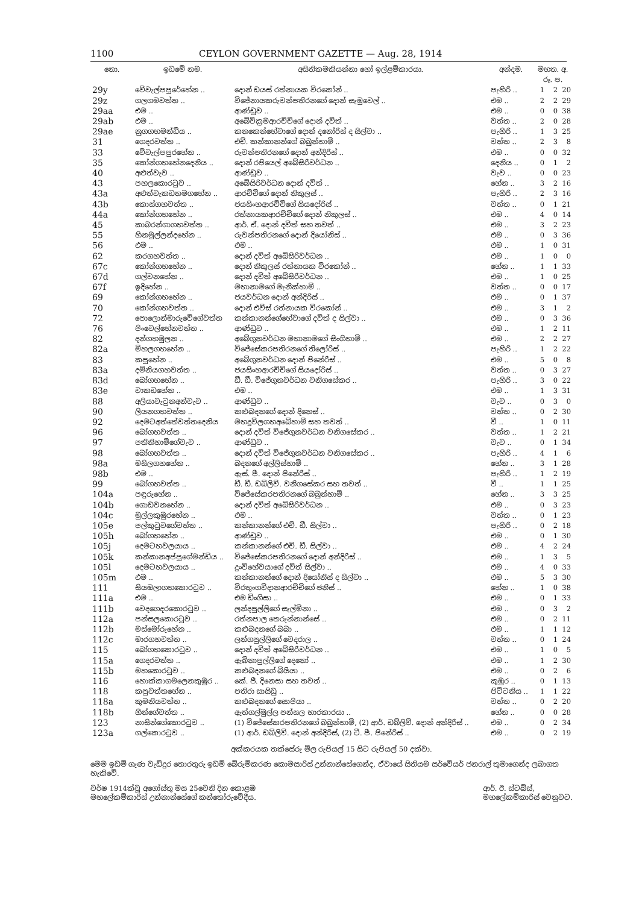1100 CEYLON GOVERNMENT GAZETTE — Aug. 28, 1914
| නො. | ඉඩමේ නම. | අයිතිකමකියන්නා හෝ ඉල්ළම්කාරයා. | අන්දම. | මහත. අ. රූ. ප. | | |
| --- | --- | --- | --- | --- | --- | --- |
| 29y | වේවැල්පපුරේහේන .. | දොන් ඩයස් රත්නායක විරකෝන් .. | පැහිරි .. | 1 | 2 | 20 |
| 29z | ගලගමවත්ත .. | විජේනායකරුවන්පතිරනගේ දොන් සැමුවෙල් .. | එම .. | 2 | 2 | 29 |
| 29aa | එම .. | ආණ්ඩුව .. | එම .. | 0 | 0 | 38 |
| 29ab | එම .. | අබේවික්‍රමආරච්චිගේ දොන් දවිත් .. | වත්ත .. | 2 | 0 | 28 |
| 29ae | නුගගහමන්ඩිය .. | කනකෙන්හේවාගේ දොන් දනෝරිස් ද සිල්වා .. | පැහිරි .. | 1 | 3 | 25 |
| 31 | ගෙදරවත්ත .. | එච්. කන්කානන්ගේ බබුන්හාමි .. | වත්ත .. | 2 | 3 | 8 |
| 33 | වේවැල්පපුරහේන .. | රුවන්පතිරනගේ දොන් අන්දිරිස් .. | එම .. | 0 | 0 | 32 |
| 35 | කෝන්ගහහේනදෙනිය .. | දොන් රපියෙල් අබේසිරිවර්ධන .. | දෙනිය .. | 0 | 1 | 2 |
| 40 | අළුත්වැව .. | ආණ්ඩුව .. | වැව .. | 0 | 0 | 23 |
| 43 | පහලකොරටුව .. | අබේසිරිවර්ධන දොන් දවිත් .. | හේන .. | 3 | 2 | 16 |
| 43a | අළුත්වැකඩතමගහේන .. | ආරච්චිගේ දොන් නිකුලස් .. | පැහිරි .. | 2 | 3 | 16 |
| 43b | කොස්ගහවත්ත .. | ජයසිංහආරච්චිගේ සියදෝරිස් .. | වත්ත .. | 0 | 1 | 21 |
| 44a | කෝන්ගහහේන .. | රත්නායකආරච්චිගේ දොන් නිකුලස් .. | එම .. | 4 | 0 | 14 |
| 45 | කාබරන්ගාගහවත්ත .. | ආර්. ඒ. දොන් දවිත් සහ තවත් .. | එම .. | 3 | 2 | 23 |
| 55 | හිනමුල්ලන්දහේන .. | රුවන්පතිරනගේ දොන් දියෝනිස් .. | එම .. | 0 | 3 | 36 |
| 56 | එම .. | එම .. | එම .. | 1 | 0 | 31 |
| 62 | කරගහවත්ත .. | දොන් දවිත් අබේසිරිවර්ධන .. | එම .. | 1 | 0 | 0 |
| 67c | කෝන්ගහහේන .. | දොන් නිකුලස් රත්නායක විරකෝන් .. | හේන .. | 1 | 1 | 33 |
| 67d | ගල්වනහේන .. | දොන් දවිත් අබේසිරිවර්ධන .. | එම .. | 1 | 0 | 25 |
| 67f | ඉදිහේන .. | මහානාමගේ මැනික්හාමි .. | වත්ත .. | 0 | 0 | 17 |
| 69 | කෝන්ගහහේන .. | ජයවර්ධන දොන් අන්දිරිස් .. | එම .. | 0 | 1 | 37 |
| 70 | කෝන්ගහවත්ත .. | දොන් එව්ස් රත්නායක විරකෝන් .. | එම .. | 3 | 1 | 2 |
| 72 | පොලොන්මාරුවේගේවත්ත | කන්කානන්ගේහේවාගේ දවිත් ද සිල්වා .. | එම .. | 0 | 3 | 36 |
| 76 | පිංවෙල්හේනවත්ත .. | ආණ්ඩුව .. | එම .. | 1 | 2 | 11 |
| 82 | දන්ගහමුලන .. | අබේගුනවර්ධන මහානාමගේ සිංගිහාමි .. | එම .. | 2 | 2 | 27 |
| 82a | මිහලගහහේන .. | විජේසේකරපතිරනගේ තිලෝරිස් .. | පැහිරි .. | 1 | 2 | 22 |
| 83 | කපුහේන .. | අබේගුනවර්ධන දොන් පිනේරිස් .. | එම .. | 5 | 0 | 8 |
| 83a | දම්නියගහවත්ත .. | ජයසිංහආරච්චිගේ සියදෝරිස් .. | වත්ත .. | 0 | 3 | 27 |
| 83d | බෝගහහේන .. | ඩී. ඩී. විජේගුනවර්ධන වනිගසේකර .. | පැහිරි .. | 3 | 0 | 22 |
| 83e | වාකඩහේන .. | එම .. | එම .. | 1 | 3 | 31 |
| 88 | අලියාවැටුනඅන්වැව .. | ආණ්ඩුව .. | වැව .. | 0 | 3 | 0 |
| 90 | ලියනගහවත්ත .. | කළුබදනගේ දොන් දිනෙස් .. | වත්ත .. | 0 | 2 | 30 |
| 92 | දෙමටඅත්තේවත්තදෙනිය | මහදුවිලගහඅබේහාමි සහ තවත් .. | වී .. | 1 | 0 | 11 |
| 96 | බෝගහවත්ත .. | දොන් දවිත් විජේගුනවර්ධන වනිගසේකර .. | වත්ත .. | 1 | 2 | 21 |
| 97 | පතිනිහාමිගේවැව .. | ආණ්ඩුව .. | වැව .. | 0 | 1 | 34 |
| 98 | බෝගහවත්ත .. | දොන් දවිත් විජේගුනවර්ධන වනිගසේකර .. | පැහිරි .. | 4 | 1 | 6 |
| 98a | මසිලගහහේන .. | බදනගේ අල්ලිස්හාමි .. | හේන .. | 3 | 1 | 28 |
| 98b | එම .. | ඇස්. පී. දොන් පිනේරිස් .. | පැහිරි .. | 1 | 2 | 19 |
| 99 | බෝගහවත්ත .. | ඩී. ඩී. ඩබ්ලිව්. වනිගසේකර සහ තවත් .. | වී .. | 1 | 1 | 25 |
| 104a | පඳුරුහේන .. | විජේසේකරපතිරනගේ බබුන්හාමි .. | හේන .. | 3 | 3 | 25 |
| 104b | ගොඩවනහේන .. | දොන් දවිත් අබේසිරිවර්ධන .. | එම .. | 0 | 3 | 23 |
| 104c | මුල්ලකුඹුරහේන .. | එම .. | වත්ත .. | 0 | 1 | 23 |
| 105e | පල්කුටුවගේවත්ත .. | කන්කානන්ගේ එච්. ඩී. සිල්වා .. | පැහිරි .. | 0 | 2 | 18 |
| 105h | බෝගහහේන .. | ආණ්ඩුව .. | එම .. | 0 | 1 | 30 |
| 105j | දෙමටහවලයාය .. | කන්කානන්ගේ එච්. ඩී. සිල්වා .. | එම .. | 4 | 2 | 24 |
| 105k | කන්කානඅප්පුගේමන්ඩිය .. | විජේසේකරපතිරනගේ දොන් අන්දිරිස් .. | එම .. | 1 | 3 | 5 |
| 105l | දෙමටහවලයාය .. | දුංවිහේවයාගේ දවිත් සිල්වා .. | එම .. | 4 | 0 | 33 |
| 105m | එම .. | කන්කානන්ගේ දොන් දියෝනිස් ද සිල්වා .. | එම .. | 5 | 3 | 30 |
| 111 | සියඹලාගහකොරටුව .. | විරතුංගවිදානආරච්චිගේ ජනිස් .. | හේන .. | 1 | 0 | 38 |
| 111a | එම .. | එම ඩිංගිසා .. | එම .. | 0 | 1 | 33 |
| 111b | වෙදගෙදරකොරටුව .. | ලන්දපුල්ලිගේ සැල්මිනා .. | එම .. | 0 | 3 | 2 |
| 112a | පන්සලකොරටුව .. | රත්නපාල තෙරුන්නාන්සේ .. | එම .. | 0 | 2 | 11 |
| 112b | මස්මෝරුහේන .. | කළුබදනගේ බබා .. | එම .. | 1 | 1 | 12 |
| 112c | මාරගහවත්ත .. | ලන්ගපුල්ලිගේ වෙදරාල .. | වත්ත .. | 0 | 1 | 24 |
| 115 | බෝගහකොරටුව .. | දොන් දවිත් අබේසිරිවර්ධන .. | එම .. | 1 | 0 | 5 |
| 115a | ගෙදරවත්ත .. | ඇබිනාපුල්ලිගේ දෙනෝ .. | එම .. | 1 | 2 | 30 |
| 115b | මහකොරටුව .. | කළුබදනගේ බියියා .. | එම .. | 0 | 2 | 6 |
| 116 | හොක්කාගමලෙනකුඹුර .. | කේ. ජී. දිනෙසා සහ තවත් .. | කුඹුර .. | 0 | 1 | 13 |
| 118 | කපුවත්තහේන .. | පතිරා සාසිඩු .. | පිට්ටනිය .. | 1 | 1 | 22 |
| 118a | කුමනියවත්ත .. | කළුබදනගේ සොපියා .. | වත්ත .. | 0 | 2 | 20 |
| 118b | හීන්ගේවත්ත .. | ඇත්ගල්මුල්ල පන්සල භාරකාරයා .. | හේන .. | 0 | 0 | 28 |
| 123 | නාසින්ගේකොරටුව .. | (1) විජේසේකරපතිරනගේ බබුන්හාමි, (2) ආර්. ඩබ්ලිව්. දොන් අන්දිරිස් .. | එම .. | 0 | 2 | 34 |
| 123a | ගල්කොරටුව .. | (1) ආර්. ඩබ්ලිව්. දොන් අන්දිරිස්, (2) ටී. පී. පිනේරිස් .. | එම .. | 0 | 2 | 19 |
අක්කරයක තක්සේරු මිල රුපියල් 15 සිට රුපියල් 50 දක්වා.
මෙම ඉඩම් ගැණ වැඩිදුර තොරතුරු ඉඩම් බේරුම්කරණ කොමසාරිස් උන්නාන්සේගෙන්ද, ඒවායේ සිතියම සර්වේයර් ජනරාල් තුමාගෙන්ද ලබාගත හැකිවේ.
වර්ෂ 1914ක්වූ අගෝස්තු මස 25වෙනි දින කොළඹ
මහලේකම්කාරිස් උන්නාන්සේගේ කන්තෝරුවේදීය.
ආර්. ඊ. ස්ටබ්ස්,
මහලේකම්කාරිස් වෙනුවට.